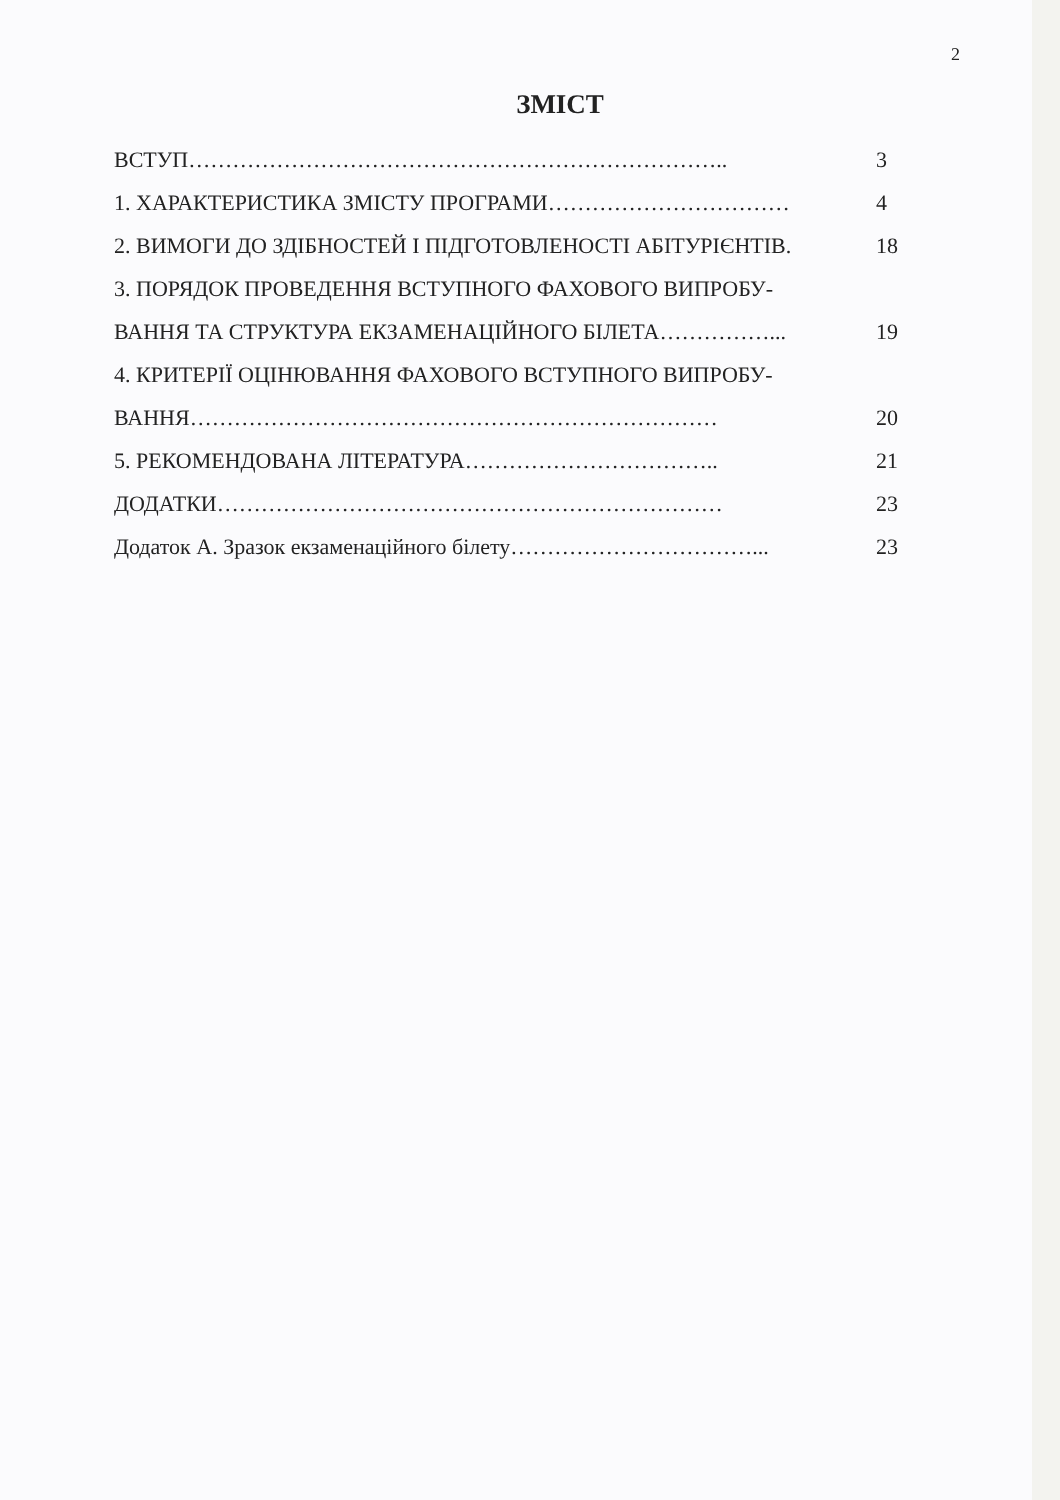2
ЗМІСТ
| ВСТУП……………………………………………………………….. | 3 |
| 1. ХАРАКТЕРИСТИКА ЗМІСТУ ПРОГРАМИ…………………………… | 4 |
| 2. ВИМОГИ ДО ЗДІБНОСТЕЙ І ПІДГОТОВЛЕНОСТІ АБІТУРІЄНТІВ. | 18 |
| 3. ПОРЯДОК ПРОВЕДЕННЯ ВСТУПНОГО ФАХОВОГО ВИПРОБУ- | |
| ВАННЯ ТА СТРУКТУРА ЕКЗАМЕНАЦІЙНОГО БІЛЕТА……………... | 19 |
| 4. КРИТЕРІЇ ОЦІНЮВАННЯ ФАХОВОГО ВСТУПНОГО ВИПРОБУ- | |
| ВАННЯ……………………………………………………………… | 20 |
| 5. РЕКОМЕНДОВАНА ЛІТЕРАТУРА…………………………….. | 21 |
| ДОДАТКИ…………………………………………………………… | 23 |
| Додаток А. Зразок екзаменаційного білету……………………………... | 23 |